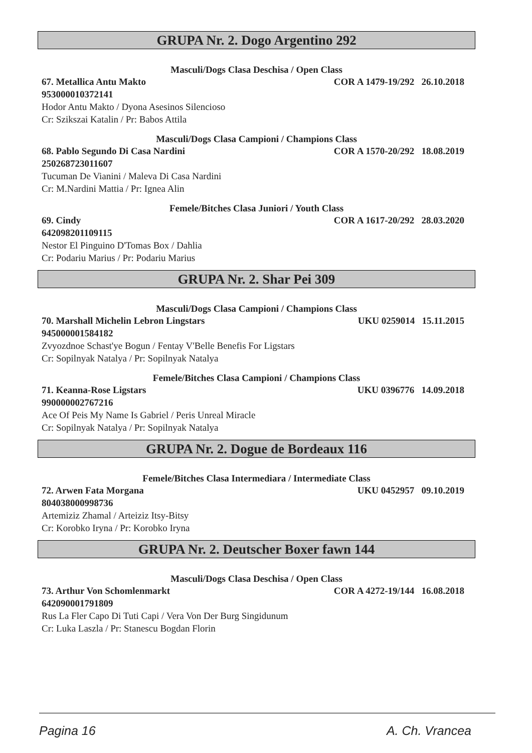GRUPA Nr. 2. Dogo Argentino 292
Masculi/Dogs Clasa Deschisa / Open Class
67. Metallica Antu Makto COR A 1479-19/292 26.10.2018
953000010372141
Hodor Antu Makto / Dyona Asesinos Silencioso
Cr: Szikszai Katalin / Pr: Babos Attila
Masculi/Dogs Clasa Campioni / Champions Class
68. Pablo Segundo Di Casa Nardini COR A 1570-20/292 18.08.2019
250268723011607
Tucuman De Vianini / Maleva Di Casa Nardini
Cr: M.Nardini Mattia / Pr: Ignea Alin
Femele/Bitches Clasa Juniori / Youth Class
69. Cindy COR A 1617-20/292 28.03.2020
642098201109115
Nestor El Pinguino D'Tomas Box / Dahlia
Cr: Podariu Marius / Pr: Podariu Marius
GRUPA Nr. 2. Shar Pei 309
Masculi/Dogs Clasa Campioni / Champions Class
70. Marshall Michelin Lebron Lingstars UKU 0259014 15.11.2015
945000001584182
Zvyozdnoe Schast'ye Bogun / Fentay V'Belle Benefis For Ligstars
Cr: Sopilnyak Natalya / Pr: Sopilnyak Natalya
Femele/Bitches Clasa Campioni / Champions Class
71. Keanna-Rose Ligstars UKU 0396776 14.09.2018
990000002767216
Ace Of Peis My Name Is Gabriel / Peris Unreal Miracle
Cr: Sopilnyak Natalya / Pr: Sopilnyak Natalya
GRUPA Nr. 2. Dogue de Bordeaux 116
Femele/Bitches Clasa Intermediara / Intermediate Class
72. Arwen Fata Morgana UKU 0452957 09.10.2019
804038000998736
Artemiziz Zhamal / Arteiziz Itsy-Bitsy
Cr: Korobko Iryna / Pr: Korobko Iryna
GRUPA Nr. 2. Deutscher Boxer fawn 144
Masculi/Dogs Clasa Deschisa / Open Class
73. Arthur Von Schomlenmarkt COR A 4272-19/144 16.08.2018
642090001791809
Rus La Fler Capo Di Tuti Capi / Vera Von Der Burg Singidunum
Cr: Luka Laszla / Pr: Stanescu Bogdan Florin
Pagina 16 A. Ch. Vrancea